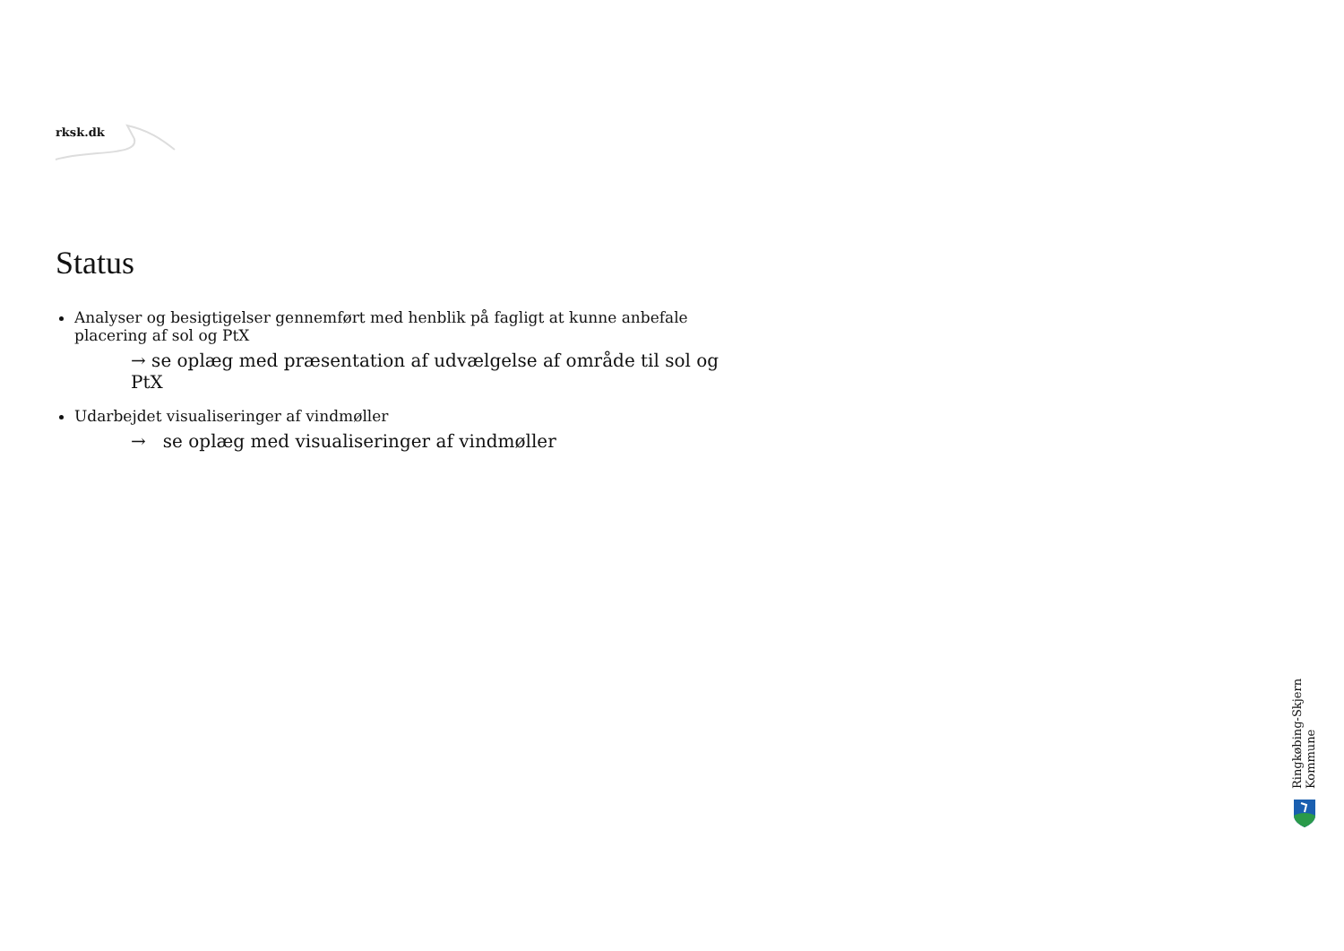rksk.dk
Status
Analyser og besigtigelser gennemført med henblik på fagligt at kunne anbefale placering af sol og PtX
→ se oplæg med præsentation af udvælgelse af område til sol og PtX
Udarbejdet visualiseringer af vindmøller
→ se oplæg med visualiseringer af vindmøller
Ringkøbing-Skjern Kommune